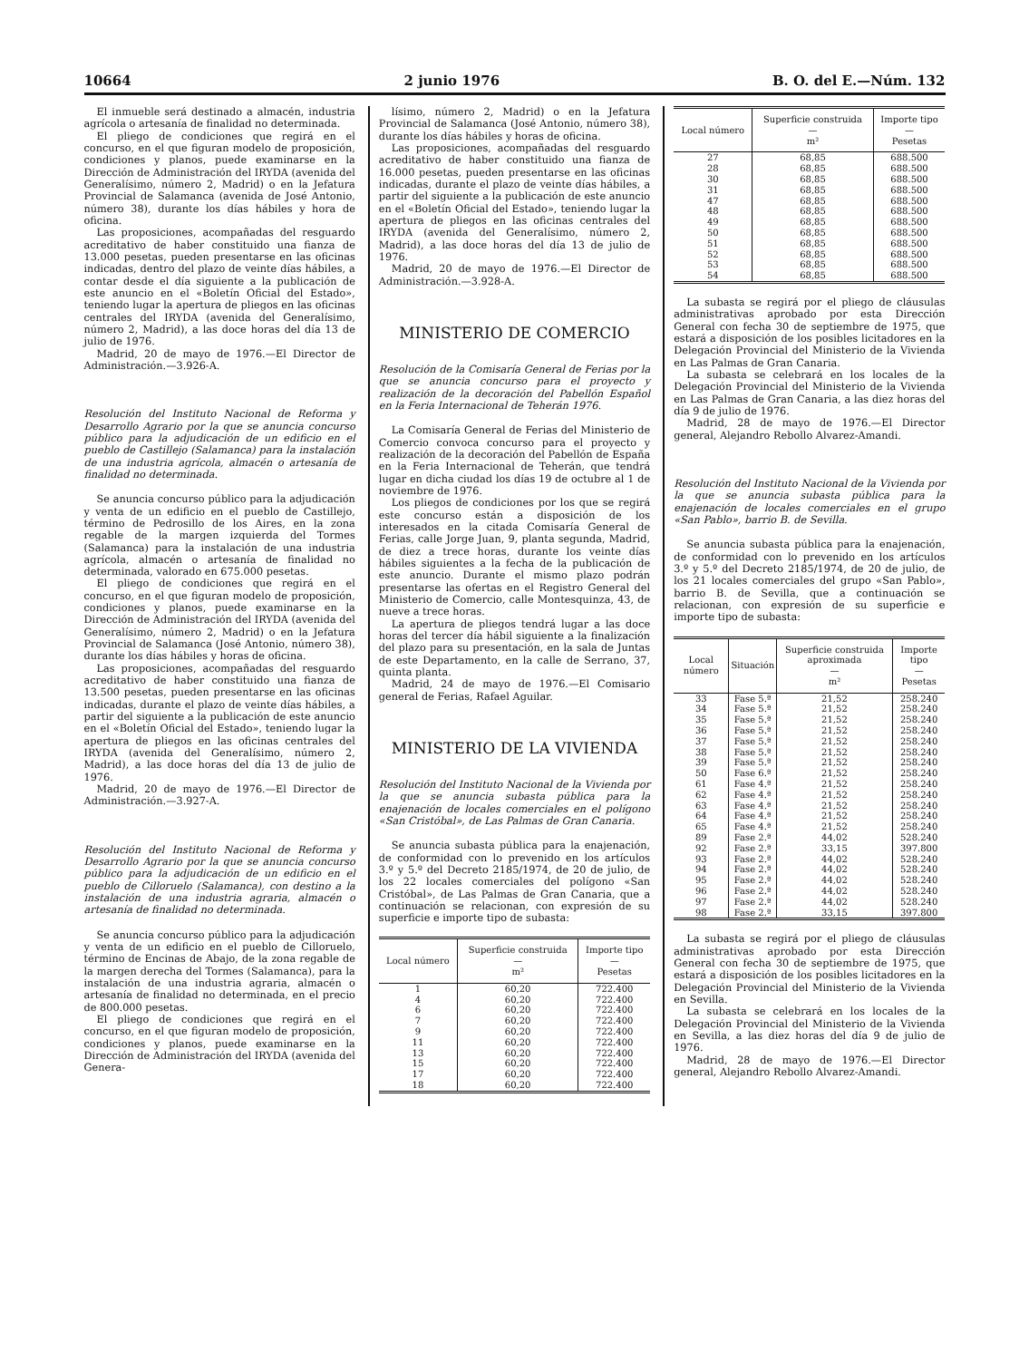10664 2 junio 1976 B. O. del E.—Núm. 132
El inmueble será destinado a almacén, industria agrícola o artesanía de finalidad no determinada.
El pliego de condiciones que regirá en el concurso, en el que figuran modelo de proposición, condiciones y planos, puede examinarse en la Dirección de Administración del IRYDA (avenida del Generalísimo, número 2, Madrid) o en la Jefatura Provincial de Salamanca (avenida de José Antonio, número 38), durante los días hábiles y hora de oficina.
Las proposiciones, acompañadas del resguardo acreditativo de haber constituido una fianza de 13.000 pesetas, pueden presentarse en las oficinas indicadas, dentro del plazo de veinte días hábiles, a contar desde el día siguiente a la publicación de este anuncio en el «Boletín Oficial del Estado», teniendo lugar la apertura de pliegos en las oficinas centrales del IRYDA (avenida del Generalísimo, número 2, Madrid), a las doce horas del día 13 de julio de 1976.
Madrid, 20 de mayo de 1976.—El Director de Administración.—3.926-A.
Resolución del Instituto Nacional de Reforma y Desarrollo Agrario por la que se anuncia concurso público para la adjudicación de un edificio en el pueblo de Castillejo (Salamanca) para la instalación de una industria agrícola, almacén o artesanía de finalidad no determinada.
Se anuncia concurso público para la adjudicación y venta de un edificio en el pueblo de Castillejo, término de Pedrosillo de los Aires, en la zona regable de la margen izquierda del Tormes (Salamanca) para la instalación de una industria agrícola, almacén o artesanía de finalidad no determinada, valorado en 675.000 pesetas.
El pliego de condiciones que regirá en el concurso, en el que figuran modelo de proposición, condiciones y planos, puede examinarse en la Dirección de Administración del IRYDA (avenida del Generalísimo, número 2, Madrid) o en la Jefatura Provincial de Salamanca (José Antonio, número 38), durante los días hábiles y horas de oficina.
Las proposiciones, acompañadas del resguardo acreditativo de haber constituido una fianza de 13.500 pesetas, pueden presentarse en las oficinas indicadas, durante el plazo de veinte días hábiles, a partir del siguiente a la publicación de este anuncio en el «Boletín Oficial del Estado», teniendo lugar la apertura de pliegos en las oficinas centrales del IRYDA (avenida del Generalísimo, número 2, Madrid), a las doce horas del día 13 de julio de 1976.
Madrid, 20 de mayo de 1976.—El Director de Administración.—3.927-A.
Resolución del Instituto Nacional de Reforma y Desarrollo Agrario por la que se anuncia concurso público para la adjudicación de un edificio en el pueblo de Cilloruelo (Salamanca), con destino a la instalación de una industria agraria, almacén o artesanía de finalidad no determinada.
Se anuncia concurso público para la adjudicación y venta de un edificio en el pueblo de Cilloruelo, término de Encinas de Abajo, de la zona regable de la margen derecha del Tormes (Salamanca), para la instalación de una industria agraria, almacén o artesanía de finalidad no determinada, en el precio de 800.000 pesetas.
El pliego de condiciones que regirá en el concurso, en el que figuran modelo de proposición, condiciones y planos, puede examinarse en la Dirección de Administración del IRYDA (avenida del Genera-
lísimo, número 2, Madrid) o en la Jefatura Provincial de Salamanca (José Antonio, número 38), durante los días hábiles y horas de oficina.
Las proposiciones, acompañadas del resguardo acreditativo de haber constituido una fianza de 16.000 pesetas, pueden presentarse en las oficinas indicadas, durante el plazo de veinte días hábiles, a partir del siguiente a la publicación de este anuncio en el «Boletín Oficial del Estado», teniendo lugar la apertura de pliegos en las oficinas centrales del IRYDA (avenida del Generalísimo, número 2, Madrid), a las doce horas del día 13 de julio de 1976.
Madrid, 20 de mayo de 1976.—El Director de Administración.—3.928-A.
MINISTERIO DE COMERCIO
Resolución de la Comisaría General de Ferias por la que se anuncia concurso para el proyecto y realización de la decoración del Pabellón Español en la Feria Internacional de Teherán 1976.
La Comisaría General de Ferias del Ministerio de Comercio convoca concurso para el proyecto y realización de la decoración del Pabellón de España en la Feria Internacional de Teherán, que tendrá lugar en dicha ciudad los días 19 de octubre al 1 de noviembre de 1976.
Los pliegos de condiciones por los que se regirá este concurso están a disposición de los interesados en la citada Comisaría General de Ferias, calle Jorge Juan, 9, planta segunda, Madrid, de diez a trece horas, durante los veinte días hábiles siguientes a la fecha de la publicación de este anuncio. Durante el mismo plazo podrán presentarse las ofertas en el Registro General del Ministerio de Comercio, calle Montesquinza, 43, de nueve a trece horas.
La apertura de pliegos tendrá lugar a las doce horas del tercer día hábil siguiente a la finalización del plazo para su presentación, en la sala de Juntas de este Departamento, en la calle de Serrano, 37, quinta planta.
Madrid, 24 de mayo de 1976.—El Comisario general de Ferias, Rafael Aguilar.
MINISTERIO DE LA VIVIENDA
Resolución del Instituto Nacional de la Vivienda por la que se anuncia subasta pública para la enajenación de locales comerciales en el polígono «San Cristóbal», de Las Palmas de Gran Canaria.
Se anuncia subasta pública para la enajenación, de conformidad con lo prevenido en los artículos 3.º y 5.º del Decreto 2185/1974, de 20 de julio, de los 22 locales comerciales del polígono «San Cristóbal», de Las Palmas de Gran Canaria, que a continuación se relacionan, con expresión de su superficie e importe tipo de subasta:
| Local número | Superficie construida — m² | Importe tipo — Pesetas |
| --- | --- | --- |
| 1 | 60,20 | 722.400 |
| 4 | 60,20 | 722.400 |
| 6 | 60,20 | 722.400 |
| 7 | 60,20 | 722.400 |
| 9 | 60,20 | 722.400 |
| 11 | 60,20 | 722.400 |
| 13 | 60,20 | 722.400 |
| 15 | 60,20 | 722.400 |
| 17 | 60,20 | 722.400 |
| 18 | 60,20 | 722.400 |
| Local número | Superficie construida — m² | Importe tipo — Pesetas |
| --- | --- | --- |
| 27 | 68,85 | 688.500 |
| 28 | 68,85 | 688.500 |
| 30 | 68,85 | 688.500 |
| 31 | 68,85 | 688.500 |
| 47 | 68,85 | 688.500 |
| 48 | 68,85 | 688.500 |
| 49 | 68,85 | 688.500 |
| 50 | 68,85 | 688.500 |
| 51 | 68,85 | 688.500 |
| 52 | 68,85 | 688.500 |
| 53 | 68,85 | 688.500 |
| 54 | 68,85 | 688.500 |
La subasta se regirá por el pliego de cláusulas administrativas aprobado por esta Dirección General con fecha 30 de septiembre de 1975, que estará a disposición de los posibles licitadores en la Delegación Provincial del Ministerio de la Vivienda en Las Palmas de Gran Canaria.
La subasta se celebrará en los locales de la Delegación Provincial del Ministerio de la Vivienda en Las Palmas de Gran Canaria, a las diez horas del día 9 de julio de 1976.
Madrid, 28 de mayo de 1976.—El Director general, Alejandro Rebollo Alvarez-Amandi.
Resolución del Instituto Nacional de la Vivienda por la que se anuncia subasta pública para la enajenación de locales comerciales en el grupo «San Pablo», barrio B. de Sevilla.
Se anuncia subasta pública para la enajenación, de conformidad con lo prevenido en los artículos 3.º y 5.º del Decreto 2185/1974, de 20 de julio, de los 21 locales comerciales del grupo «San Pablo», barrio B. de Sevilla, que a continuación se relacionan, con expresión de su superficie e importe tipo de subasta:
| Local número | Situación | Superficie construida aproximada — m² | Importe tipo — Pesetas |
| --- | --- | --- | --- |
| 33 | Fase 5.ª | 21,52 | 258.240 |
| 34 | Fase 5.ª | 21,52 | 258.240 |
| 35 | Fase 5.ª | 21,52 | 258.240 |
| 36 | Fase 5.ª | 21,52 | 258.240 |
| 37 | Fase 5.ª | 21,52 | 258.240 |
| 38 | Fase 5.ª | 21,52 | 258.240 |
| 39 | Fase 5.ª | 21,52 | 258.240 |
| 50 | Fase 6.ª | 21,52 | 258.240 |
| 61 | Fase 4.ª | 21,52 | 258.240 |
| 62 | Fase 4.ª | 21,52 | 258.240 |
| 63 | Fase 4.ª | 21,52 | 258.240 |
| 64 | Fase 4.ª | 21,52 | 258.240 |
| 65 | Fase 4.ª | 21,52 | 258.240 |
| 89 | Fase 2.ª | 44,02 | 528.240 |
| 92 | Fase 2.ª | 33,15 | 397.800 |
| 93 | Fase 2.ª | 44,02 | 528.240 |
| 94 | Fase 2.ª | 44,02 | 528.240 |
| 95 | Fase 2.ª | 44,02 | 528.240 |
| 96 | Fase 2.ª | 44,02 | 528.240 |
| 97 | Fase 2.ª | 44,02 | 528.240 |
| 98 | Fase 2.ª | 33,15 | 397.800 |
La subasta se regirá por el pliego de cláusulas administrativas aprobado por esta Dirección General con fecha 30 de septiembre de 1975, que estará a disposición de los posibles licitadores en la Delegación Provincial del Ministerio de la Vivienda en Sevilla.
La subasta se celebrará en los locales de la Delegación Provincial del Ministerio de la Vivienda en Sevilla, a las diez horas del día 9 de julio de 1976.
Madrid, 28 de mayo de 1976.—El Director general, Alejandro Rebollo Alvarez-Amandi.